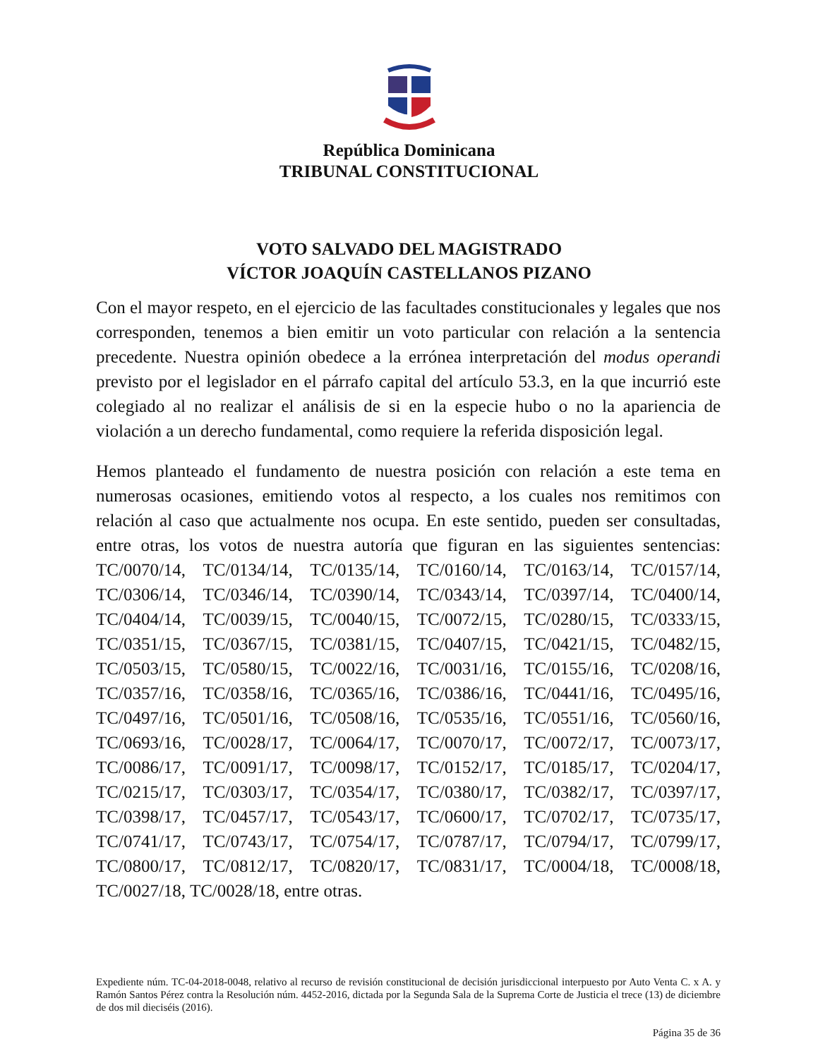República Dominicana
TRIBUNAL CONSTITUCIONAL
VOTO SALVADO DEL MAGISTRADO
VÍCTOR JOAQUÍN CASTELLANOS PIZANO
Con el mayor respeto, en el ejercicio de las facultades constitucionales y legales que nos corresponden, tenemos a bien emitir un voto particular con relación a la sentencia precedente. Nuestra opinión obedece a la errónea interpretación del modus operandi previsto por el legislador en el párrafo capital del artículo 53.3, en la que incurrió este colegiado al no realizar el análisis de si en la especie hubo o no la apariencia de violación a un derecho fundamental, como requiere la referida disposición legal.
Hemos planteado el fundamento de nuestra posición con relación a este tema en numerosas ocasiones, emitiendo votos al respecto, a los cuales nos remitimos con relación al caso que actualmente nos ocupa. En este sentido, pueden ser consultadas, entre otras, los votos de nuestra autoría que figuran en las siguientes sentencias: TC/0070/14, TC/0134/14, TC/0135/14, TC/0160/14, TC/0163/14, TC/0157/14, TC/0306/14, TC/0346/14, TC/0390/14, TC/0343/14, TC/0397/14, TC/0400/14, TC/0404/14, TC/0039/15, TC/0040/15, TC/0072/15, TC/0280/15, TC/0333/15, TC/0351/15, TC/0367/15, TC/0381/15, TC/0407/15, TC/0421/15, TC/0482/15, TC/0503/15, TC/0580/15, TC/0022/16, TC/0031/16, TC/0155/16, TC/0208/16, TC/0357/16, TC/0358/16, TC/0365/16, TC/0386/16, TC/0441/16, TC/0495/16, TC/0497/16, TC/0501/16, TC/0508/16, TC/0535/16, TC/0551/16, TC/0560/16, TC/0693/16, TC/0028/17, TC/0064/17, TC/0070/17, TC/0072/17, TC/0073/17, TC/0086/17, TC/0091/17, TC/0098/17, TC/0152/17, TC/0185/17, TC/0204/17, TC/0215/17, TC/0303/17, TC/0354/17, TC/0380/17, TC/0382/17, TC/0397/17, TC/0398/17, TC/0457/17, TC/0543/17, TC/0600/17, TC/0702/17, TC/0735/17, TC/0741/17, TC/0743/17, TC/0754/17, TC/0787/17, TC/0794/17, TC/0799/17, TC/0800/17, TC/0812/17, TC/0820/17, TC/0831/17, TC/0004/18, TC/0008/18, TC/0027/18, TC/0028/18, entre otras.
Expediente núm. TC-04-2018-0048, relativo al recurso de revisión constitucional de decisión jurisdiccional interpuesto por Auto Venta C. x A. y Ramón Santos Pérez contra la Resolución núm. 4452-2016, dictada por la Segunda Sala de la Suprema Corte de Justicia el trece (13) de diciembre de dos mil dieciséis (2016).
Página 35 de 36